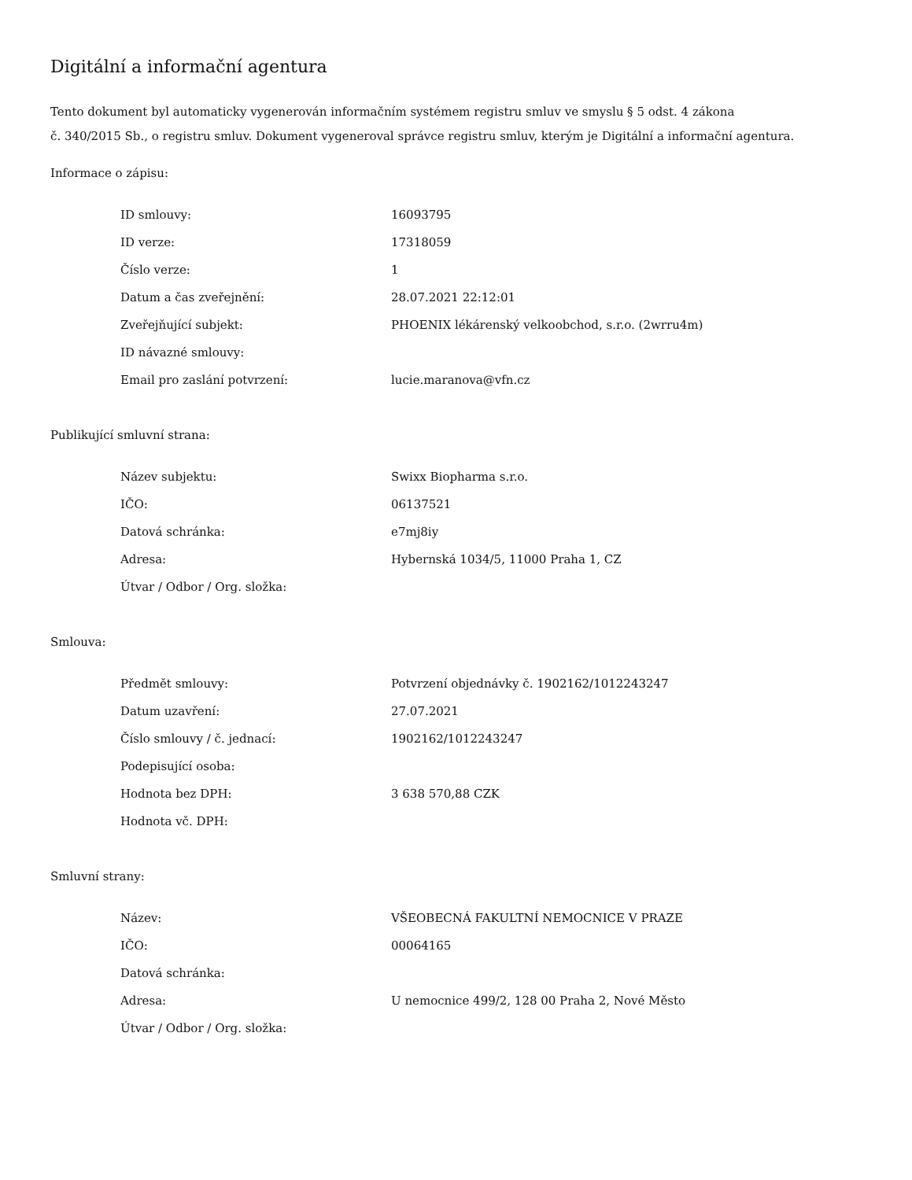Digitální a informační agentura
Tento dokument byl automaticky vygenerován informačním systémem registru smluv ve smyslu § 5 odst. 4 zákona
č. 340/2015 Sb., o registru smluv. Dokument vygeneroval správce registru smluv, kterým je Digitální a informační agentura.
Informace o zápisu:
| ID smlouvy: | 16093795 |
| ID verze: | 17318059 |
| Číslo verze: | 1 |
| Datum a čas zveřejnění: | 28.07.2021 22:12:01 |
| Zveřejňující subjekt: | PHOENIX lékárenský velkoobchod, s.r.o. (2wrru4m) |
| ID návazné smlouvy: | |
| Email pro zaslání potvrzení: | lucie.maranova@vfn.cz |
Publikující smluvní strana:
| Název subjektu: | Swixx Biopharma s.r.o. |
| IČO: | 06137521 |
| Datová schránka: | e7mj8iy |
| Adresa: | Hybernská 1034/5, 11000 Praha 1, CZ |
| Útvar / Odbor / Org. složka: | |
Smlouva:
| Předmět smlouvy: | Potvrzení objednávky č. 1902162/1012243247 |
| Datum uzavření: | 27.07.2021 |
| Číslo smlouvy / č. jednací: | 1902162/1012243247 |
| Podepisující osoba: | |
| Hodnota bez DPH: | 3 638 570,88 CZK |
| Hodnota vč. DPH: | |
Smluvní strany:
| Název: | VŠEOBECNÁ FAKULTNÍ NEMOCNICE V PRAZE |
| IČO: | 00064165 |
| Datová schránka: | |
| Adresa: | U nemocnice 499/2, 128 00 Praha 2, Nové Město |
| Útvar / Odbor / Org. složka: | |